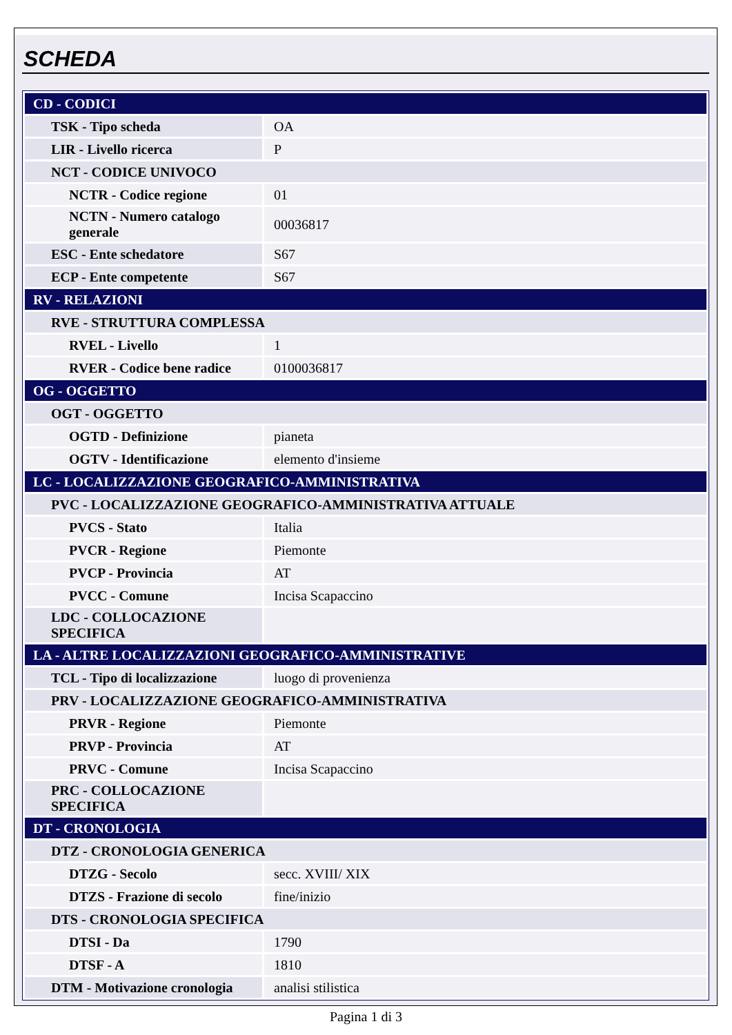SCHEDA
| CD - CODICI | |
| TSK - Tipo scheda | OA |
| LIR - Livello ricerca | P |
| NCT - CODICE UNIVOCO | |
| NCTR - Codice regione | 01 |
| NCTN - Numero catalogo generale | 00036817 |
| ESC - Ente schedatore | S67 |
| ECP - Ente competente | S67 |
| RV - RELAZIONI | |
| RVE - STRUTTURA COMPLESSA | |
| RVEL - Livello | 1 |
| RVER - Codice bene radice | 0100036817 |
| OG - OGGETTO | |
| OGT - OGGETTO | |
| OGTD - Definizione | pianeta |
| OGTV - Identificazione | elemento d'insieme |
| LC - LOCALIZZAZIONE GEOGRAFICO-AMMINISTRATIVA | |
| PVC - LOCALIZZAZIONE GEOGRAFICO-AMMINISTRATIVA ATTUALE | |
| PVCS - Stato | Italia |
| PVCR - Regione | Piemonte |
| PVCP - Provincia | AT |
| PVCC - Comune | Incisa Scapaccino |
| LDC - COLLOCAZIONE SPECIFICA | |
| LA - ALTRE LOCALIZZAZIONI GEOGRAFICO-AMMINISTRATIVE | |
| TCL - Tipo di localizzazione | luogo di provenienza |
| PRV - LOCALIZZAZIONE GEOGRAFICO-AMMINISTRATIVA | |
| PRVR - Regione | Piemonte |
| PRVP - Provincia | AT |
| PRVC - Comune | Incisa Scapaccino |
| PRC - COLLOCAZIONE SPECIFICA | |
| DT - CRONOLOGIA | |
| DTZ - CRONOLOGIA GENERICA | |
| DTZG - Secolo | secc. XVIII/ XIX |
| DTZS - Frazione di secolo | fine/inizio |
| DTS - CRONOLOGIA SPECIFICA | |
| DTSI - Da | 1790 |
| DTSF - A | 1810 |
| DTM - Motivazione cronologia | analisi stilistica |
Pagina 1 di 3